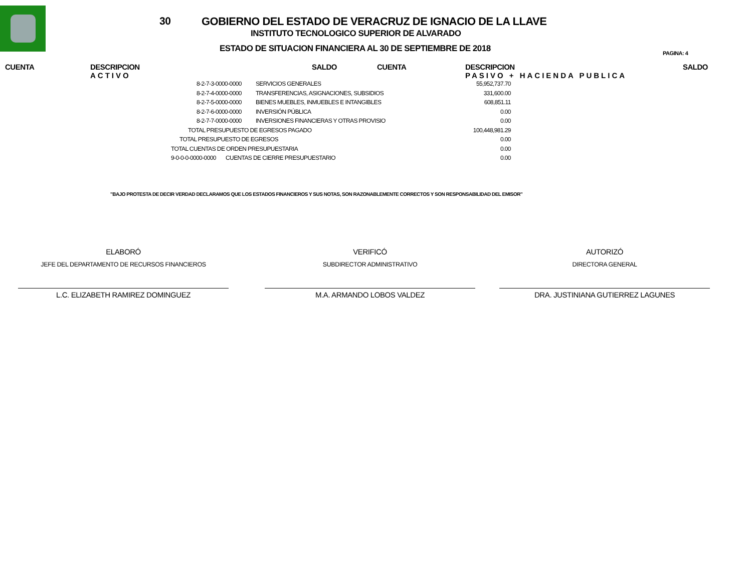30 GOBIERNO DEL ESTADO DE VERACRUZ DE IGNACIO DE LA LLAVE
INSTITUTO TECNOLOGICO SUPERIOR DE ALVARADO
ESTADO DE SITUACION FINANCIERA AL 30 DE SEPTIEMBRE DE 2018 PAGINA: 4
CUENTA
DESCRIPCION
ACTIVO
SALDO CUENTA
DESCRIPCION
PASIVO + HACIENDA PUBLICA
SALDO
| 8-2-7-3-0000-0000 | SERVICIOS GENERALES | 55,952,737.70 |
| 8-2-7-4-0000-0000 | TRANSFERENCIAS, ASIGNACIONES, SUBSIDIOS | 331,600.00 |
| 8-2-7-5-0000-0000 | BIENES MUEBLES, INMUEBLES E INTANGIBLES | 608,851.11 |
| 8-2-7-6-0000-0000 | INVERSIÓN PÚBLICA | 0.00 |
| 8-2-7-7-0000-0000 | INVERSIONES FINANCIERAS Y OTRAS PROVISIO | 0.00 |
| TOTAL PRESUPUESTO DE EGRESOS PAGADO | | 100,448,981.29 |
| TOTAL PRESUPUESTO DE EGRESOS | | 0.00 |
| TOTAL CUENTAS DE ORDEN PRESUPUESTARIA | | 0.00 |
| 9-0-0-0-0000-0000 CUENTAS DE CIERRE PRESUPUESTARIO | | 0.00 |
"BAJO PROTESTA DE DECIR VERDAD DECLARAMOS QUE LOS ESTADOS FINANCIEROS Y SUS NOTAS, SON RAZONABLEMENTE CORRECTOS Y SON RESPONSABILIDAD DEL EMISOR"
ELABORÓ
JEFE DEL DEPARTAMENTO DE RECURSOS FINANCIEROS
L.C. ELIZABETH RAMIREZ DOMINGUEZ
VERIFICÓ
SUBDIRECTOR ADMINISTRATIVO
M.A. ARMANDO LOBOS VALDEZ
AUTORIZÓ
DIRECTORA GENERAL
DRA. JUSTINIANA GUTIERREZ LAGUNES